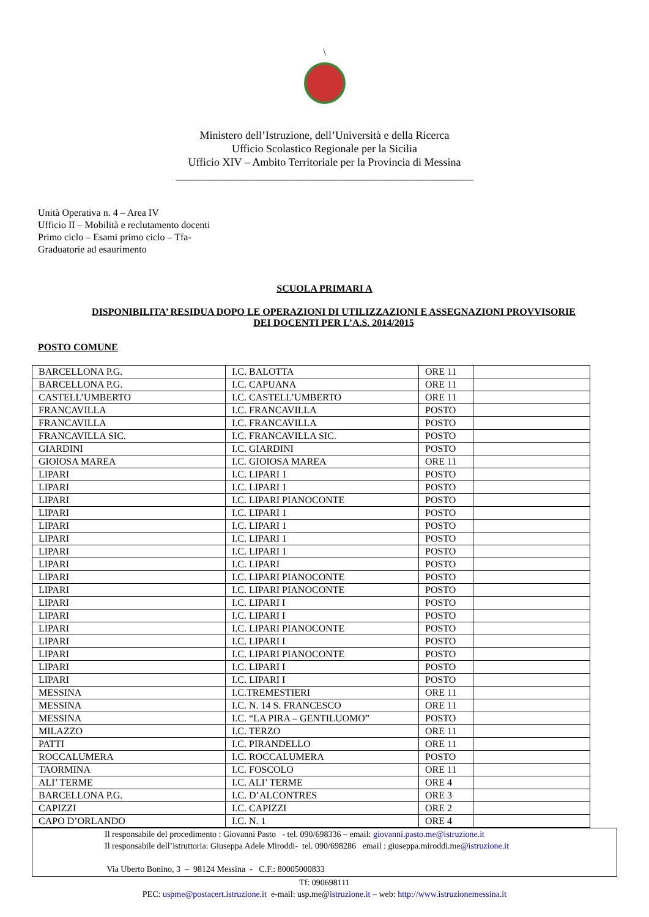\
Ministero dell’Istruzione, dell’Università e della Ricerca
Ufficio Scolastico Regionale per la Sicilia
Ufficio XIV – Ambito Territoriale per la Provincia di Messina
______________________________________________________
Unità Operativa n. 4 – Area IV
Ufficio II – Mobilità e reclutamento docenti
Primo ciclo – Esami primo ciclo – Tfa-
Graduatorie ad esaurimento
SCUOLA PRIMARI A
DISPONIBILITA’ RESIDUA DOPO LE OPERAZIONI DI UTILIZZAZIONI E ASSEGNAZIONI PROVVISORIE
DEI DOCENTI PER L’A.S. 2014/2015
POSTO COMUNE
| BARCELLONA P.G. | I.C. BALOTTA | ORE 11 | |
| BARCELLONA P.G. | I.C. CAPUANA | ORE 11 | |
| CASTELL’UMBERTO | I.C. CASTELL’UMBERTO | ORE 11 | |
| FRANCAVILLA | I.C. FRANCAVILLA | POSTO | |
| FRANCAVILLA | I.C. FRANCAVILLA | POSTO | |
| FRANCAVILLA SIC. | I.C. FRANCAVILLA SIC. | POSTO | |
| GIARDINI | I.C. GIARDINI | POSTO | |
| GIOIOSA MAREA | I.C. GIOIOSA MAREA | ORE 11 | |
| LIPARI | I.C. LIPARI 1 | POSTO | |
| LIPARI | I.C. LIPARI 1 | POSTO | |
| LIPARI | I.C. LIPARI PIANOCONTE | POSTO | |
| LIPARI | I.C. LIPARI 1 | POSTO | |
| LIPARI | I.C. LIPARI 1 | POSTO | |
| LIPARI | I.C. LIPARI 1 | POSTO | |
| LIPARI | I.C. LIPARI 1 | POSTO | |
| LIPARI | I.C. LIPARI | POSTO | |
| LIPARI | I.C. LIPARI PIANOCONTE | POSTO | |
| LIPARI | I.C. LIPARI PIANOCONTE | POSTO | |
| LIPARI | I.C. LIPARI I | POSTO | |
| LIPARI | I.C. LIPARI I | POSTO | |
| LIPARI | I.C. LIPARI PIANOCONTE | POSTO | |
| LIPARI | I.C. LIPARI I | POSTO | |
| LIPARI | I.C. LIPARI PIANOCONTE | POSTO | |
| LIPARI | I.C. LIPARI I | POSTO | |
| LIPARI | I.C. LIPARI I | POSTO | |
| MESSINA | I.C.TREMESTIERI | ORE 11 | |
| MESSINA | I.C. N. 14 S. FRANCESCO | ORE 11 | |
| MESSINA | I.C. “LA PIRA – GENTILUOMO” | POSTO | |
| MILAZZO | I.C. TERZO | ORE 11 | |
| PATTI | I.C. PIRANDELLO | ORE 11 | |
| ROCCALUMERA | I.C. ROCCALUMERA | POSTO | |
| TAORMINA | I.C. FOSCOLO | ORE 11 | |
| ALI’ TERME | I.C. ALI’ TERME | ORE 4 | |
| BARCELLONA P.G. | I.C. D’ALCONTRES | ORE 3 | |
| CAPIZZI | I.C. CAPIZZI | ORE 2 | |
| CAPO D’ORLANDO | I.C. N. 1 | ORE 4 | |
Il responsabile del procedimento : Giovanni Pasto - tel. 090/698336 – email: giovanni.pasto.me@istruzione.it
Il responsabile dell’istruttoria: Giuseppa Adele Miroddi- tel. 090/698286 email : giuseppa.miroddi.me@istruzione.it
Via Uberto Bonino, 3 – 98124 Messina - C.F.: 80005000833
Tf: 090698111
PEC: uspme@postacert.istruzione.it e-mail: usp.me@istruzione.it – web: http://www.istruzionemessina.it